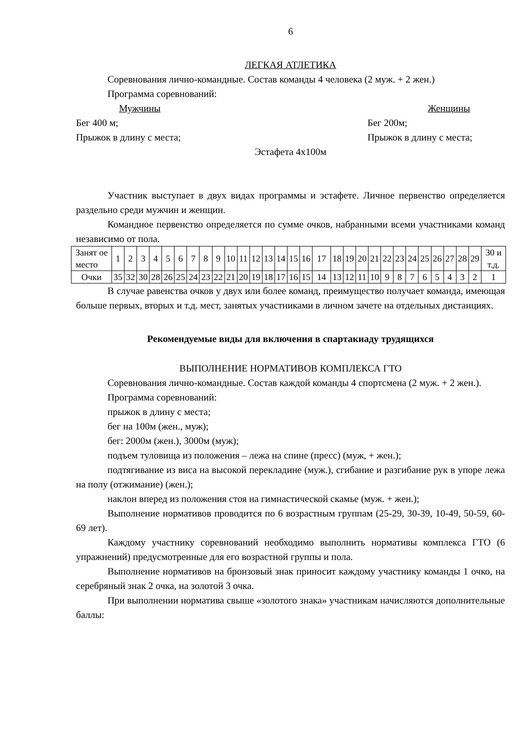6
ЛЕГКАЯ АТЛЕТИКА
Соревнования лично-командные. Состав команды 4 человека (2 муж. + 2 жен.)
Программа соревнований:
Мужчины Женщины
Бег 400 м; Бег 200м;
Прыжок в длину с места; Прыжок в длину с места;
Эстафета 4х100м
Участник выступает в двух видах программы и эстафете. Личное первенство определяется раздельно среди мужчин и женщин.
Командное первенство определяется по сумме очков, набранными всеми участниками команд независимо от пола.
| Занят ое место | 1 | 2 | 3 | 4 | 5 | 6 | 7 | 8 | 9 | 10 | 11 | 12 | 13 | 14 | 15 | 16 | 17 | 18 | 19 | 20 | 21 | 22 | 23 | 24 | 25 | 26 | 27 | 28 | 29 | 30 и т.д. |
| Очки | 35 | 32 | 30 | 28 | 26 | 25 | 24 | 23 | 22 | 21 | 20 | 19 | 18 | 17 | 16 | 15 | 14 | 13 | 12 | 11 | 10 | 9 | 8 | 7 | 6 | 5 | 4 | 3 | 2 | 1 |
В случае равенства очков у двух или более команд, преимущество получает команда, имеющая больше первых, вторых и т.д. мест, занятых участниками в личном зачете на отдельных дистанциях.
Рекомендуемые виды для включения в спартакиаду трудящихся
ВЫПОЛНЕНИЕ НОРМАТИВОВ КОМПЛЕКСА ГТО
Соревнования лично-командные. Состав каждой команды 4 спортсмена (2 муж. + 2 жен.).
Программа соревнований:
прыжок в длину с места;
бег на 100м (жен., муж);
бег: 2000м (жен.), 3000м (муж);
подъем туловища из положения – лежа на спине (пресс) (муж, + жен.);
подтягивание из виса на высокой перекладине (муж.), сгибание и разгибание рук в упоре лежа на полу (отжимание) (жен.);
наклон вперед из положения стоя на гимнастической скамье (муж. + жен.);
Выполнение нормативов проводится по 6 возрастным группам (25-29, 30-39, 10-49, 50-59, 60-69 лет).
Каждому участнику соревнований необходимо выполнить нормативы комплекса ГТО (6 упражнений) предусмотренные для его возрастной группы и пола.
Выполнение нормативов на бронзовый знак приносит каждому участнику команды 1 очко, на серебряный знак 2 очка, на золотой 3 очка.
При выполнении норматива свыше «золотого знака» участникам начисляются дополнительные баллы: